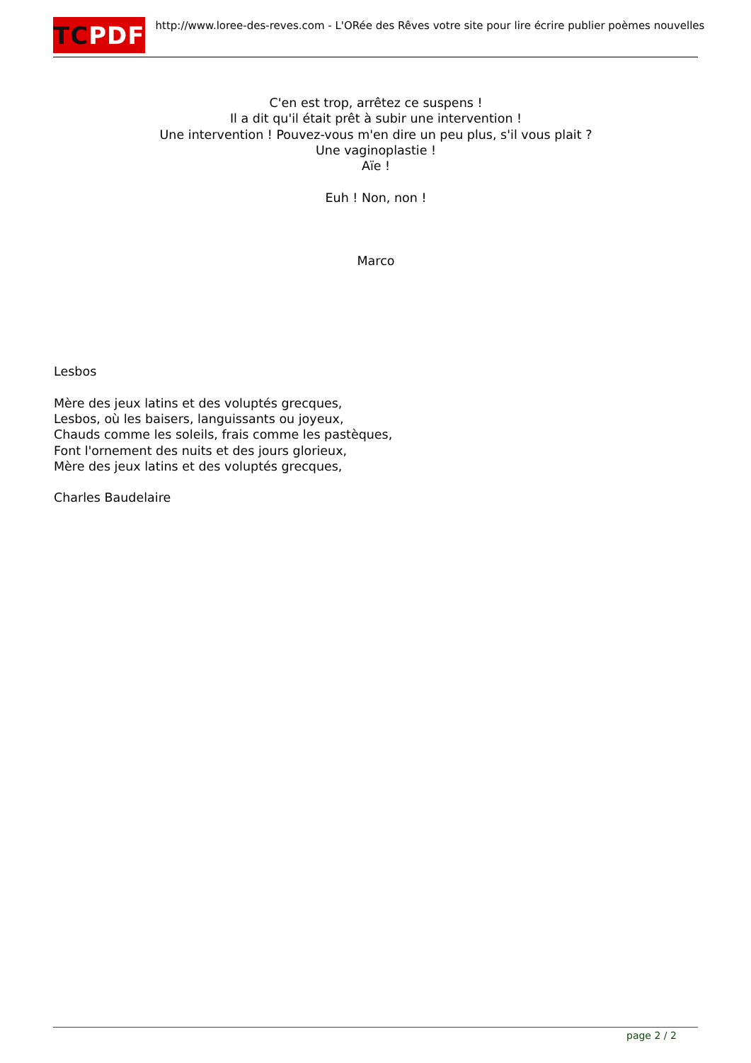TC PDF
http://www.loree-des-reves.com - L'ORée des Rêves votre site pour lire écrire publier poèmes nouvelles
C'en est trop, arrêtez ce suspens !
Il a dit qu'il était prêt à subir une intervention !
Une intervention ! Pouvez-vous m'en dire un peu plus, s'il vous plait ?
Une vaginoplastie !
Aïe !
Euh ! Non, non !
Marco
Lesbos
Mère des jeux latins et des voluptés grecques,
Lesbos, où les baisers, languissants ou joyeux,
Chauds comme les soleils, frais comme les pastèques,
Font l'ornement des nuits et des jours glorieux,
Mère des jeux latins et des voluptés grecques,
Charles Baudelaire
page 2 / 2